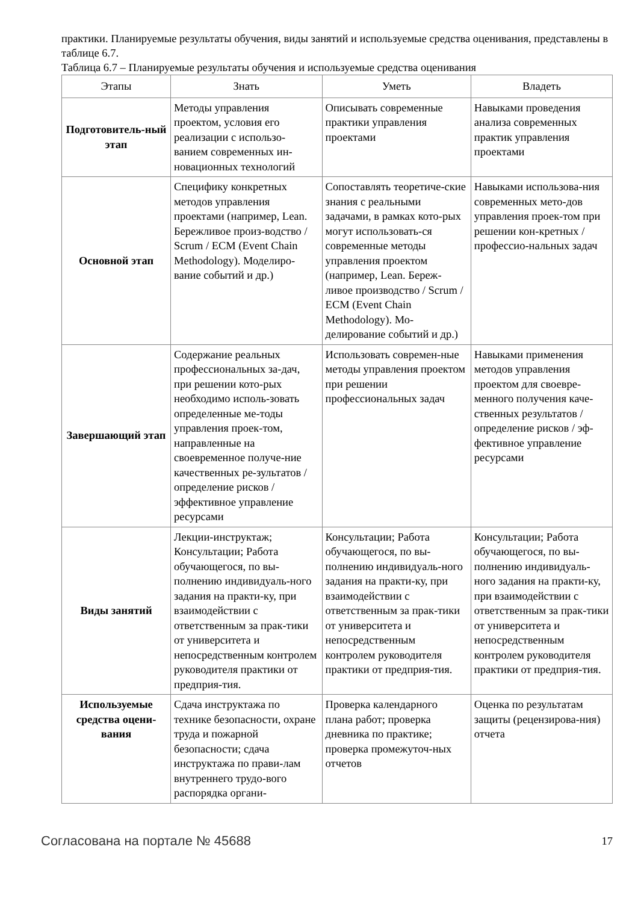практики. Планируемые результаты обучения, виды занятий и используемые средства оценивания, представлены в таблице 6.7.
Таблица 6.7 – Планируемые результаты обучения и используемые средства оценивания
| Этапы | Знать | Уметь | Владеть |
| --- | --- | --- | --- |
| Подготовитель-ный этап | Методы управления проектом, условия его реализации с использо-ванием современных ин-новационных технологий | Описывать современные практики управления проектами | Навыками проведения анализа современных практик управления проектами |
| Основной этап | Специфику конкретных методов управления проектами (например, Lean. Бережливое произ-водство / Scrum / ECM (Event Chain Methodology). Моделиро-вание событий и др.) | Сопоставлять теоретиче-ские знания с реальными задачами, в рамках кото-рых могут использовать-ся современные методы управления проектом (например, Lean. Береж-ливое производство / Scrum / ECM (Event Chain Methodology). Мо-делирование событий и др.) | Навыками использова-ния современных мето-дов управления проек-том при решении кон-кретных /профессио-нальных задач |
| Завершающий этап | Содержание реальных профессиональных за-дач, при решении кото-рых необходимо исполь-зовать определенные ме-тоды управления проек-том, направленные на своевременное получе-ние качественных ре-зультатов / определение рисков / эффективное управление ресурсами | Использовать современ-ные методы управления проектом при решении профессиональных задач | Навыками применения методов управления проектом для своевре-менного получения каче-ственных результатов / определение рисков / эф-фективное управление ресурсами |
| Виды занятий | Лекции-инструктаж; Консультации; Работа обучающегося, по вы-полнению индивидуаль-ного задания на практи-ку, при взаимодействии с ответственным за прак-тики от университета и непосредственным контролем руководителя практики от предприя-тия. | Консультации; Работа обучающегося, по вы-полнению индивидуаль-ного задания на практи-ку, при взаимодействии с ответственным за прак-тики от университета и непосредственным контролем руководителя практики от предприя-тия. | Консультации; Работа обучающегося, по вы-полнению индивидуаль-ного задания на практи-ку, при взаимодействии с ответственным за прак-тики от университета и непосредственным контролем руководителя практики от предприя-тия. |
| Используемые средства оцени-вания | Сдача инструктажа по технике безопасности, охране труда и пожарной безопасности; сдача инструктажа по прави-лам внутреннего трудо-вого распорядка органи- | Проверка календарного плана работ; проверка дневника по практике; проверка промежуточ-ных отчетов | Оценка по результатам защиты (рецензирова-ния) отчета |
Согласована на портале № 45688 17